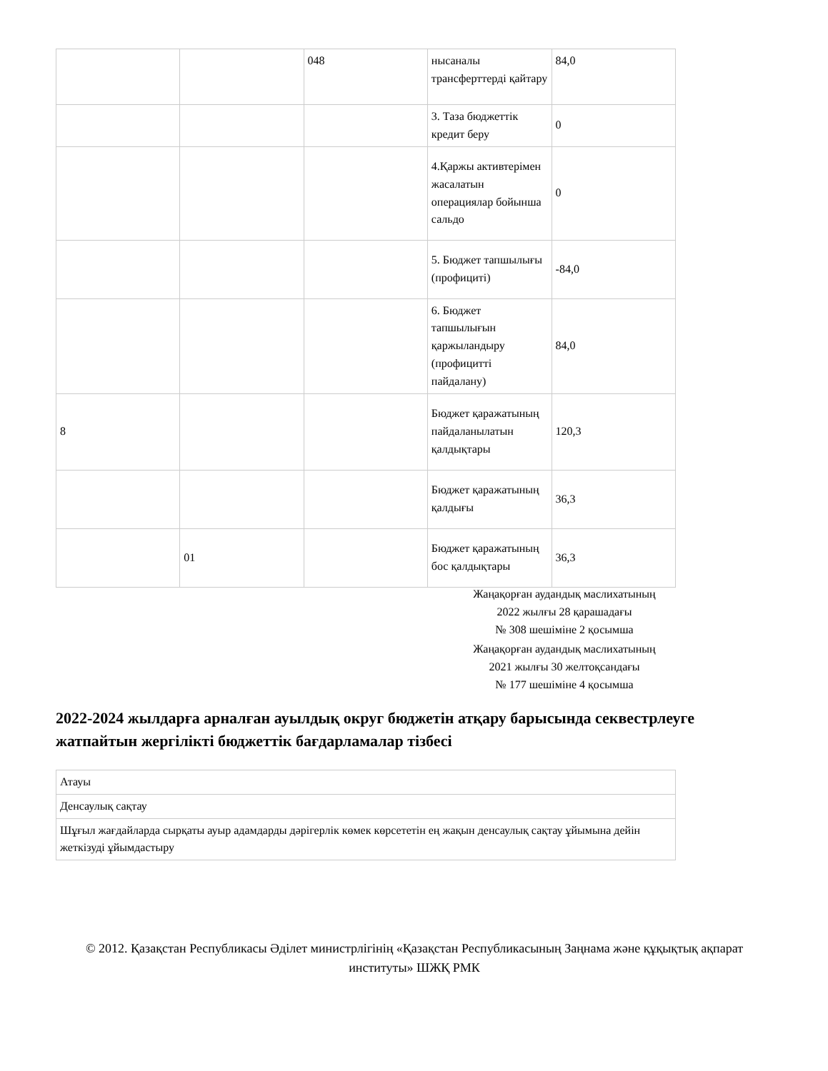| | | 048 | нысаналы трансферттерді қайтару | 84,0 |
| | | | 3. Таза бюджеттік кредит беру | 0 |
| | | | 4.Қаржы активтерімен жасалатын операциялар бойынша сальдо | 0 |
| | | | 5. Бюджет тапшылығы (профициті) | -84,0 |
| | | | 6. Бюджет тапшылығын қаржыландыру (профицитті пайдалану) | 84,0 |
| 8 | | | Бюджет қаражатының пайдаланылатын қалдықтары | 120,3 |
| | | | Бюджет қаражатының қалдығы | 36,3 |
| | 01 | | Бюджет қаражатының бос қалдықтары | 36,3 |
Жаңақорған аудандық маслихатының
2022 жылғы 28 қарашадағы
№ 308 шешіміне 2 қосымша
Жаңақорған аудандық маслихатының
2021 жылғы 30 желтоқсандағы
№ 177 шешіміне 4 қосымша
2022-2024 жылдарға арналған ауылдық округ бюджетін атқару барысында секвестрлеуге жатпайтын жергілікті бюджеттік бағдарламалар тізбесі
| Атауы |
| Денсаулық сақтау |
| Шұғыл жағдайларда сырқаты ауыр адамдарды дәрігерлік көмек көрсететін ең жақын денсаулық сақтау ұйымына дейін жеткізуді ұйымдастыру |
© 2012. Қазақстан Республикасы Әділет министрлігінің «Қазақстан Республикасының Заңнама және құқықтық ақпарат институты» ШЖҚ РМК